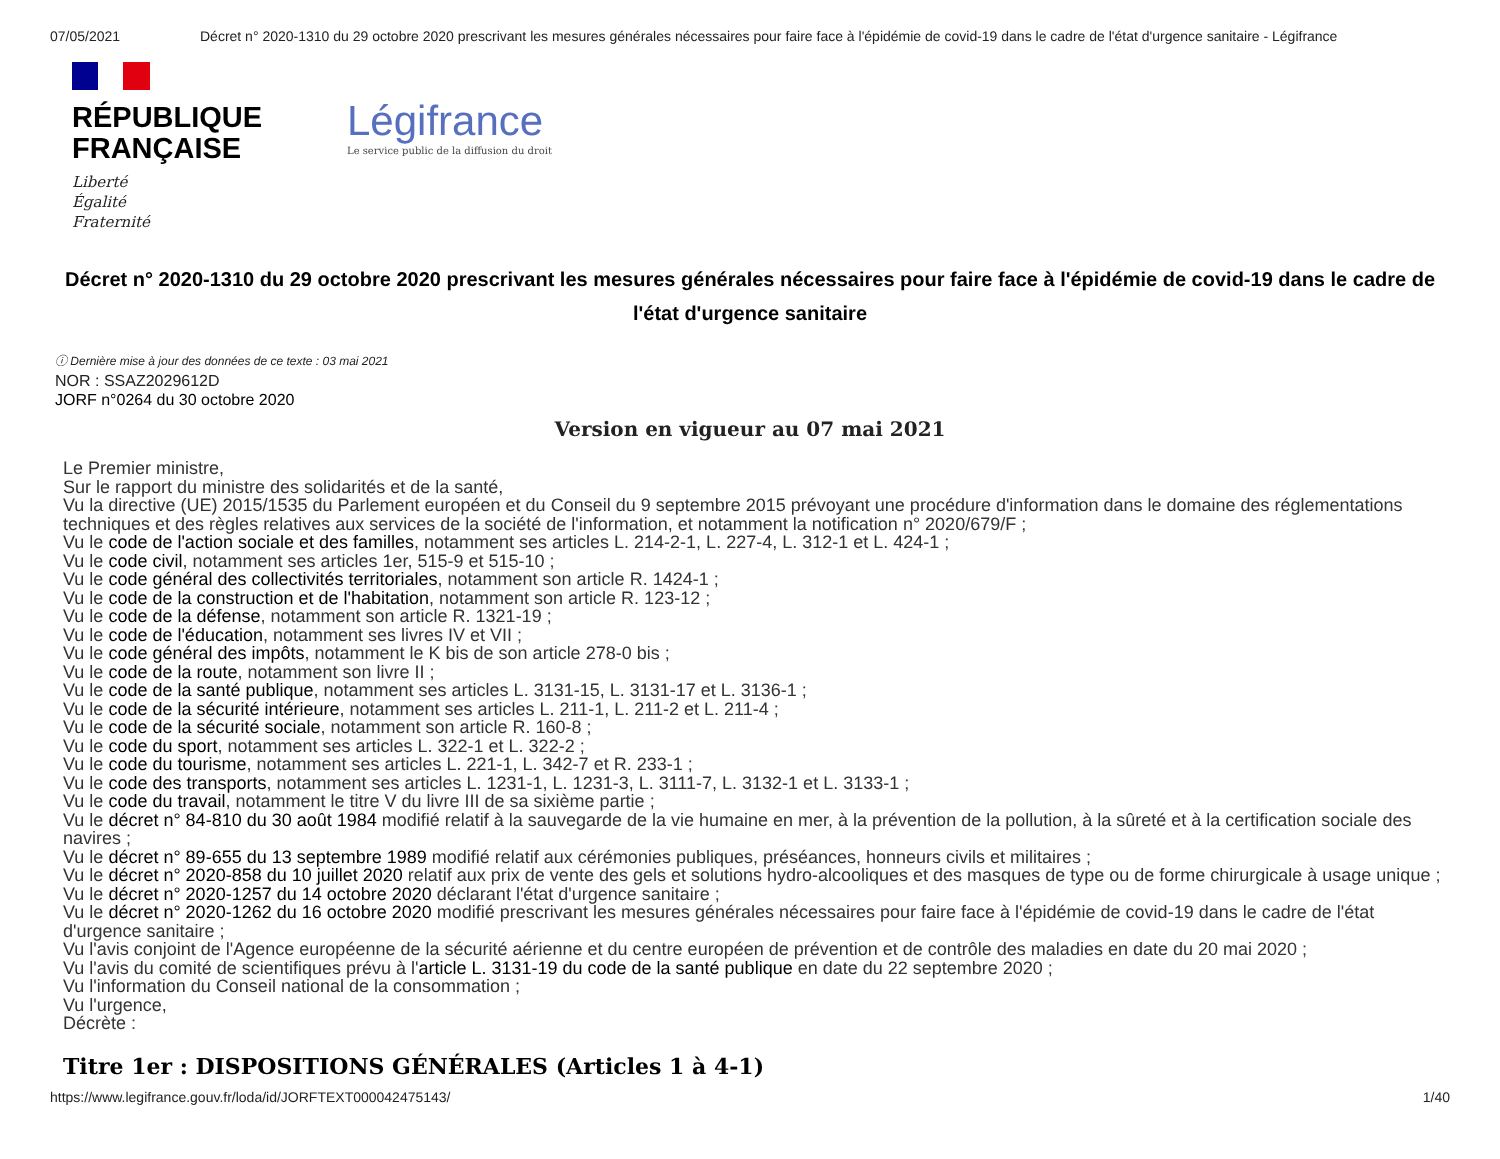07/05/2021 Décret n° 2020-1310 du 29 octobre 2020 prescrivant les mesures générales nécessaires pour faire face à l'épidémie de covid-19 dans le cadre de l'état d'urgence sanitaire - Légifrance
RÉPUBLIQUE FRANÇAISE
Liberté
Égalité
Fraternité
Légifrance
Le service public de la diffusion du droit
Décret n° 2020-1310 du 29 octobre 2020 prescrivant les mesures générales nécessaires pour faire face à l'épidémie de covid-19 dans le cadre de l'état d'urgence sanitaire
ⓘ Dernière mise à jour des données de ce texte : 03 mai 2021
NOR : SSAZ2029612D
JORF n°0264 du 30 octobre 2020
Version en vigueur au 07 mai 2021
Le Premier ministre,
Sur le rapport du ministre des solidarités et de la santé,
Vu la directive (UE) 2015/1535 du Parlement européen et du Conseil du 9 septembre 2015 prévoyant une procédure d'information dans le domaine des réglementations techniques et des règles relatives aux services de la société de l'information, et notamment la notification n° 2020/679/F ;
Vu le code de l'action sociale et des familles, notamment ses articles L. 214-2-1, L. 227-4, L. 312-1 et L. 424-1 ;
Vu le code civil, notamment ses articles 1er, 515-9 et 515-10 ;
Vu le code général des collectivités territoriales, notamment son article R. 1424-1 ;
Vu le code de la construction et de l'habitation, notamment son article R. 123-12 ;
Vu le code de la défense, notamment son article R. 1321-19 ;
Vu le code de l'éducation, notamment ses livres IV et VII ;
Vu le code général des impôts, notamment le K bis de son article 278-0 bis ;
Vu le code de la route, notamment son livre II ;
Vu le code de la santé publique, notamment ses articles L. 3131-15, L. 3131-17 et L. 3136-1 ;
Vu le code de la sécurité intérieure, notamment ses articles L. 211-1, L. 211-2 et L. 211-4 ;
Vu le code de la sécurité sociale, notamment son article R. 160-8 ;
Vu le code du sport, notamment ses articles L. 322-1 et L. 322-2 ;
Vu le code du tourisme, notamment ses articles L. 221-1, L. 342-7 et R. 233-1 ;
Vu le code des transports, notamment ses articles L. 1231-1, L. 1231-3, L. 3111-7, L. 3132-1 et L. 3133-1 ;
Vu le code du travail, notamment le titre V du livre III de sa sixième partie ;
Vu le décret n° 84-810 du 30 août 1984 modifié relatif à la sauvegarde de la vie humaine en mer, à la prévention de la pollution, à la sûreté et à la certification sociale des navires ;
Vu le décret n° 89-655 du 13 septembre 1989 modifié relatif aux cérémonies publiques, préséances, honneurs civils et militaires ;
Vu le décret n° 2020-858 du 10 juillet 2020 relatif aux prix de vente des gels et solutions hydro-alcooliques et des masques de type ou de forme chirurgicale à usage unique ;
Vu le décret n° 2020-1257 du 14 octobre 2020 déclarant l'état d'urgence sanitaire ;
Vu le décret n° 2020-1262 du 16 octobre 2020 modifié prescrivant les mesures générales nécessaires pour faire face à l'épidémie de covid-19 dans le cadre de l'état d'urgence sanitaire ;
Vu l'avis conjoint de l'Agence européenne de la sécurité aérienne et du centre européen de prévention et de contrôle des maladies en date du 20 mai 2020 ;
Vu l'avis du comité de scientifiques prévu à l'article L. 3131-19 du code de la santé publique en date du 22 septembre 2020 ;
Vu l'information du Conseil national de la consommation ;
Vu l'urgence,
Décrète :
Titre 1er : DISPOSITIONS GÉNÉRALES (Articles 1 à 4-1)
https://www.legifrance.gouv.fr/loda/id/JORFTEXT000042475143/ 1/40